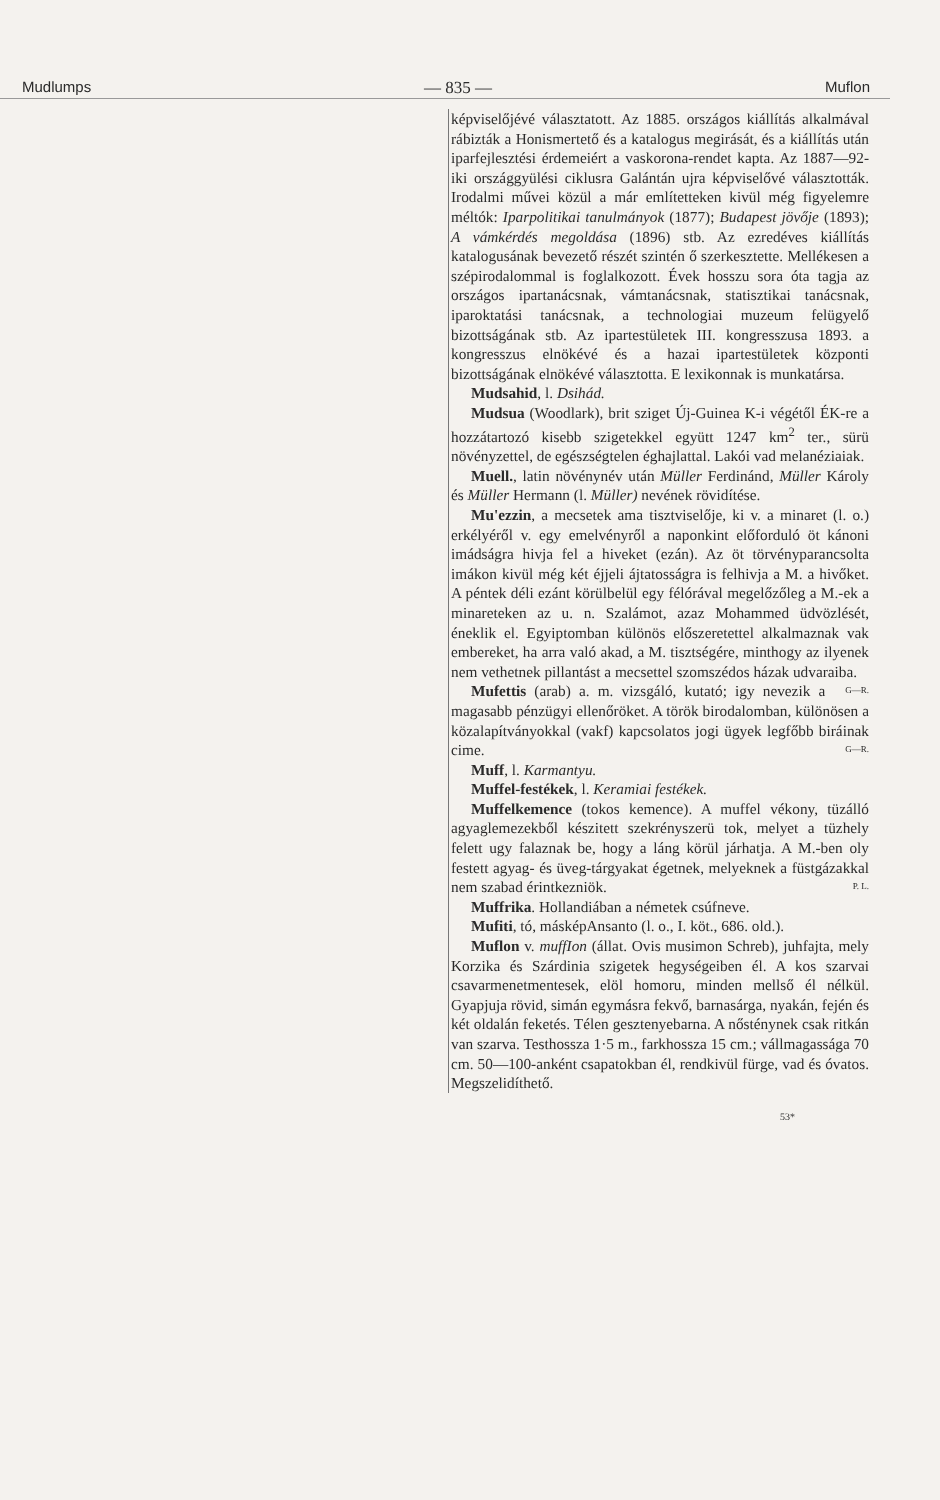Mudlumps — 835 — Muflon
képviselőjévé választatott. Az 1885. országos kiállítás alkalmával rábizták a Honismertető és a katalogus megirását, és a kiállítás után iparfejlesztési érdemeiért a vaskorona-rendet kapta. Az 1887—92-iki országgyülési ciklusra Galántán ujra képviselővé választották. Irodalmi művei közül a már említetteken kivül még figyelemre méltók: Iparpolitikai tanulmányok (1877); Budapest jövője (1893); A vámkérdés megoldása (1896) stb. Az ezredéves kiállítás katalogusának bevezető részét szintén ő szerkesztette. Mellékesen a szépirodalommal is foglalkozott. Évek hosszu sora óta tagja az országos ipartanácsnak, vámtanácsnak, statisztikai tanácsnak, iparoktatási tanácsnak, a technologiai muzeum felügyelő bizottságának stb. Az ipartestületek III. kongresszusa 1893. a kongresszus elnökévé és a hazai ipartestületek központi bizottságának elnökévé választotta. E lexikonnak is munkatársa.
Mudsahid, l. Dsihád.
Mudsua (Woodlark), brit sziget Új-Guinea K-i végétől ÉK-re a hozzátartozó kisebb szigetekkel együtt 1247 km<sup>2</sup> ter., sürü növényzettel, de egészségtelen éghajlattal. Lakói vad melanéziaiak.
Muell., latin növénynév után Müller Ferdinánd, Müller Károly és Müller Hermann (l. Müller) nevének rövidítése.
Mu'ezzin, a mecsetek ama tisztviselője, ki v. a minaret (l. o.) erkélyéről v. egy emelvényről a naponkint előforduló öt kánoni imádságra hivja fel a hiveket (ezán). Az öt törvényparancsolta imákon kivül még két éjjeli ájtatosságra is felhivja a M. a hivőket. A péntek déli ezánt körülbelül egy félórával megelőzőleg a M.-ek a minareteken az u. n. Szalámot, azaz Mohammed üdvözlését, éneklik el. Egyiptomban különös előszeretettel alkalmaznak vak embereket, ha arra való akad, a M. tisztségére, minthogy az ilyenek nem vethetnek pillantást a mecsettel szomszédos házak udvaraiba. G—R.
Mufettis (arab) a. m. vizsgáló, kutató; igy nevezik a magasabb pénzügyi ellenőröket. A török birodalomban, különösen a közalapítványokkal (vakf) kapcsolatos jogi ügyek legfőbb biráinak cime. G—R.
Muff, l. Karmantyu.
Muffel-festékek, l. Keramiai festékek.
Muffelkemence (tokos kemence). A muffel vékony, tüzálló agyaglemezekből készitett szekrényszerü tok, melyet a tüzhely felett ugy falaznak be, hogy a láng körül járhatja. A M.-ben oly festett agyag- és üveg-tárgyakat égetnek, melyeknek a füstgázakkal nem szabad érintkezniök. P. L.
Muffrika. Hollandiában a németek csúfneve.
Mufiti, tó, másképAnsanto (l. o., I. köt., 686. old.).
Muflon v. muffIon (állat. Ovis musimon Schreb), juhfajta, mely Korzika és Szárdinia szigetek hegységeiben él. A kos szarvai csavarmenetmentesek, elöl homoru, minden mellső él nélkül. Gyapjuja rövid, simán egymásra fekvő, barnasárga, nyakán, fején és két oldalán feketés. Télen gesztenyebarna. A nősténynek csak ritkán van szarva. Testhossza 1·5 m., farkhossza 15 cm.; vállmagassága 70 cm. 50—100-anként csapatokban él, rendkivül fürge, vad és óvatos. Megszelidíthető.
53*